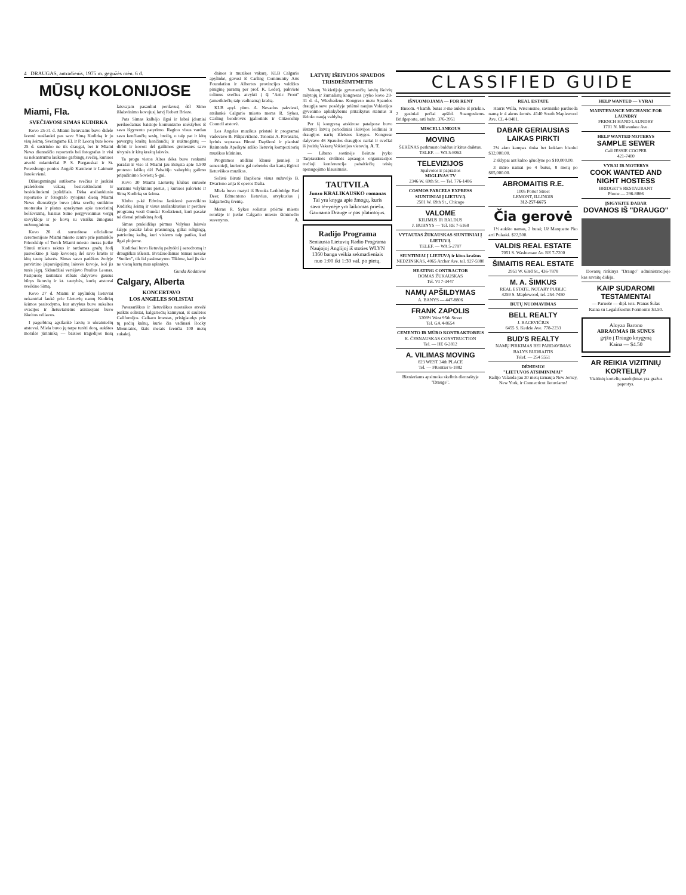4 DRAUGAS, antradienis, 1975 m. gegužės mėn. 6 d.
MŪSŲ KOLONIJOSE
Miami, Fla.
SVEČIAVOSI SIMAS KUDIRKA
Kovo 25-31 d. Miami lietuviams buvo didelė šventė susilaukti pas save Simą Kudirką ir jo visą šeimą. Svetingame El. ir P. Leonų bute kovo 25 d. susirinko ne tik draugai, bet ir Miami News dienraščio reporteris bei fotografas ir visi su nekantrumu laukėme garbingų svečių, kuriuos atvežė miamiečiai P. S. Pargauskai ir St. Petersburgo ponios Angelė Karnienė ir Laimutė Jarošovienė.
Džiaugsmingai sutikome svečius ir jaukiai praleidome vakarą besivaišindami ir besidalindami įspūdžiais. Dėka atsilankiusio reporterio ir fotografo rytojaus dieną Miami News dienraštyje buvo įdėta svečių sutikimo nuotrauka ir platus aprašymas apie teroristinį bolševizmą, baisius Simo pergyvenimus vergų stovykloje ir jo kovą su visišku žmogaus nužmoginimu.
Kovo 26 d. suruoštose oficialiose ceremonijose Miami miesto centre prie paminklo Friendship of Torch Miami miesto meras įteikė Simui miesto raktus ir tardamas gražų žodį pasveikino ji kaip kovotoją dėl savo krašto ir kitų tautų laisvės. Simas savo padėkos žodyje patvirtino įsipareigojimą laisvės kovoje, kol jis turės jėgų. Sklandžiai vertėjavo Paulius Leonas. Pasipuošę tautiniais rūbais dalyvavo gausus būrys lietuvių ir kt. tautybės, kurių atstovai sveikino Simą.
Kovo 27 d. Miami ir apylinkių lietuviai nekantriai laukė prie Lietuvių namų Kudirkų šeimos pasirodymo, kur atvykus buvo sukeltos ovacijos ir lietuviaitėms asistuojant buvo iškeltos vėliavos.
I pagerbimą agsilankė latvių ir ukrainiečių atstovai. Miela buvo jų tarpe turėti dorą, aukštos moralės jūrininką — baisios tragedijos tiesą laisvajam pasauliui perdavusį dėl Simo išlaisvinimo kovojusį latvį Robert Brieze.
Pats Simas kalbėjo ilgai ir labai įdomiai perduodamas baisiojo komunizmo niekšybes iš savo išgyvento patyrimo. Ragino visus vardan savo kenčiančių sesių, brolių, o taip pat ir kitų pavergtų kraštų kenčiančių ir nužmogintų — dirbti ir kovoti dėl gailimos greitesnės savo tėvynės ir kitų kraštų laisvės.
Ta proga vietos Altos dėka buvo renkami parašai ir viso iš Miami jau išsiųsta apie 1.500 protesto laiškų dėl Pabaltijo valstybių galimo pripažinimo Sovietų S-gai.
Kovo 30 Miami Lietuvių klubas suruošė nariams velykinius pietus, į kuriuos pakvietė ir Simą Kudirką su šeima.
Klubo p-kė Edwina Jankienė pasveikino Kudirkų šeimą ir visus atsilankiusius ir perdavė programą vesti Gundai Kodatienei, kuri pasakė tai dienai pritaikintą žodį.
Simas praleidžiąs pirmas Velykas laisvės šalyje pasakė labai prasmingą, giliai religingą, patriotinę kalbą, kuri visiems taip patiko, kad ilgai plojome.
Kudirkai buvo lietuvių palydėti į aerodromą ir draugiškai išleisti. Išvažiuodamas Simas nesakė "Sudiev", tik iki pasimatymo. Tikime, kad jis dar ne vieną kartą mus aplankys.
Gunda Kodatienė
Calgary, Alberta
KONCERTAVO
LOS ANGELES SOLISTAI
Pavasariškos ir lietuviškos nuotaikos atvežė puikūs solistai, kalgariečių kaimynai, iš saulėtos Californijos. Calkaro imestas, prisiglaudęs prie tų pačių kalnų, kurie čia vadinasi Rocky Mountains, šiais metais švenčia 100 metų sukaktį.
dainos ir muzikos vakarą. KLB Calgario apylinkė, gavusi iš Carling Community Arts Foundation ir Albertos provincijos valdžios piniginę paramą per prof. K. Lederį, pakvietė tolimus svečius atvykti į šį "Artic Front" (amerikiečių taip vadinamą) kraštą.
KLB apyl. pirm. A. Nevados pakviesti, atsilankė Calgario miesto meras R. Sykes, Carling bendrovės įgaliotinis ir Citizenship Council atstovė.
Los Angeles muzikus pristatė ir programai vadovavo B. Pilipavičienė. Tenoras A. Pavasaris, lyrinis sopranas Birutė Dapšienė ir pianistė Raimonda Apeikytė atliko lietuvių kompozitorių muzikos kūrinius.
Programos atidžiai klausė jaunieji ir senesnieji, kuriems gal nebeteks dar kartą išgirsti lietuviškos muzikos.
Solistė Birutė Dapšienė visus sužavėjo B. Dvariono arija iš operos Dalia.
Miela buvo matyti iš Brooks Lethbridge Red Deer, Edmontono lietuvius, atvykusius į kalgariečių šventę.
Meras R. Sykes solistus priėmė miesto rotušėje ir įteikė Calgario miesto šimtmečio suvenyrus. A.
LATVIŲ IŠEIVIJOS SPAUDOS TRISDEŠIMTMETIS
Vakarų Vokietijoje gyvenančių latvių išeivių rašytojų ir žurnalistų kongresas įvyko kovo 29-31 d. d., Wiesbadene. Kongreso metu Spaudos draugija savo posėdyje priėmė naujus Vokietijos gyvenimo aplinkybėms pritaikytus statutus ir išrinko naują valdybą.
Per šį kongresą atskirose patalpose buvo išstatyti latvių periodiniai išeivijos leidiniai ir draugijos narių išleistos knygos. Kongrese dalyvavo 46 Spaudos draugijos nariai ir svečiai iš įvairių Vakarų Vokietijos vietovių. A. T.
— Libano sostinėje Beirute įvyko Tarptautinės civilinės apsaugos organizacijos trečioji konferencija pabaltiečių teisių apsaugojimo klausimais.
TAUTVILA
Juozo KRALIKAUSKO romanas
Tai yra knyga apie žmogų, kuris savo tėvynėje yra laikomas priešu.
Gaunama Drauge ir pas platintojus.
Radijo Programa
Seniausia Lietuvių Radio Programa Naujojoj Anglijoj iš stoties WLYN 1360 banga veikia sekmadieniais nuo 1:00 iki 1:30 val. po pietų.
CLASSIFIED GUIDE
IŠNUOMOJAMA — FOR RENT
Išnuom. 4 kamb. butas 3-me aukšte iš priekio. 2 gaziniai pečiai apšild. Suaugusiems. Bridgeporte, arti bažn. 376-3951
MISCELLANEOUS
MOVING
ŠERĖNAS perkrausto baldus ir kitus daiktus.
TELEF. — WA 5-8063
TELEVIZIJOS
Spalvotos ir paprastos
MIGLINAS TV
2346 W. 69th St. — Tel. 776-1486
COSMOS PARCELS EXPRESS
SIUNTINIAI Į LIETUVĄ
2501 W. 69th St., Chicago
VALOME
KILIMUS IR BALDUS
J. BUBNYS — Tel. RE 7-5168
VYTAUTAS ŽUKAUSKAS SIUNTINIAI Į LIETUVĄ
TELEF. — WA 5-2787
SIUNTINIAI Į LIETUVĄ ir kitus kraštus
NEDZINSKAS, 4065 Archer Ave. tel. 927-5980
HEATING CONTRACTOR
DOMAS ŽUKAUSKAS
Tel. VI 7-3447
NAMŲ APŠILDYMAS
A. BANYS — 447-8806
FRANK ZAPOLIS
3208½ West 95th Street
Tel. GA 4-8654
CEMENTO IR MŪRO KONTRAKTORIUS
K. ČESNAUSKAS CONSTRUCTION
Tel. — HE 6-2812
A. VILIMAS MOVING
823 WEST 34th PLACE
Tel. — FRontier 6-1882
Biznieriams apsimoka skelbtis dienraštyje "Drauge".
REAL ESTATE
Harris Willa, Wisconsine, savininkė parduoda namą ir 4 akrus žemės. 4140 South Maplewood Ave. CL 4-9481.
DABAR GERIAUSIAS LAIKAS PIRKTI
2¼ akro kampas tinka bet kokiam bizniui $12,000.00.
2 sklypai ant kalno ąžuolyne po $10,000.00.
3 mūro namai po 4 butus, 8 metų po $65,000.00.
ABROMAITIS R.E.
1005 Porter Street
LEMONT, ILLINOIS
312-257-6675
Čia gerovė
1½ aukšto namas, 2 butai; Už Marquette Pko arti Pulaski. $22,500.
VALDIS REAL ESTATE
7051 S. Washtenaw Av. RE 7-7200
ŠIMAITIS REAL ESTATE
2951 W. 63rd St., 436-7878
M. A. ŠIMKUS
REAL ESTATE. NOTARY PUBLIC
4259 S. Maplewood, tel. 254-7450
BUTŲ NUOMAVIMAS
BELL REALTY
J. BACEVIČIUS
6455 S. Kedzie Ave. 778-2233
BUD'S REALTY
NAMŲ PIRKIMAS BEI PARDAVIMAS
BALYS BUDRAITIS
Telef. — 254 5551
DĖMESIO!
"LIETUVOS ATSIMINIMAI"
Radijo Valanda jau 30 metų tarnauja New Jersey, New York, ir Connecticut lietuviams!
HELP WANTED — VYRAI
MAINTENANCE MECHANIC FOR LAUNDRY
FRENCH HAND LAUNDRY
1701 N. Milwaukee Ave.
HELP WANTED MOTERYS
SAMPLE SEWER
Call JESSIE COOPER
421-7400
VYRAI IR MOTERYS
COOK WANTED AND NIGHT HOSTESS
BRIDGET'S RESTAURANT
Phone — 296-8866
ĮSIGYKITE DABAR
DOVANOS IŠ "DRAUGO"
Dovanų rinkinys "Draugo" administracijoje kas savaitę didėja.
KAIP SUDAROMI TESTAMENTAI
— Paruošė — dipl. teis. Pranas Šulas
Kaina su Legališkomis Formomis $3.50.
Aloyzo Barono
ABRAOMAS IR SŪNUS
grįžo į Draugo knygyną
Kaina — $4.50
AR REIKIA VIZITINIŲ KORTELIŲ?
Vizitinių kortelių naudojimas yra gražus paprotys.